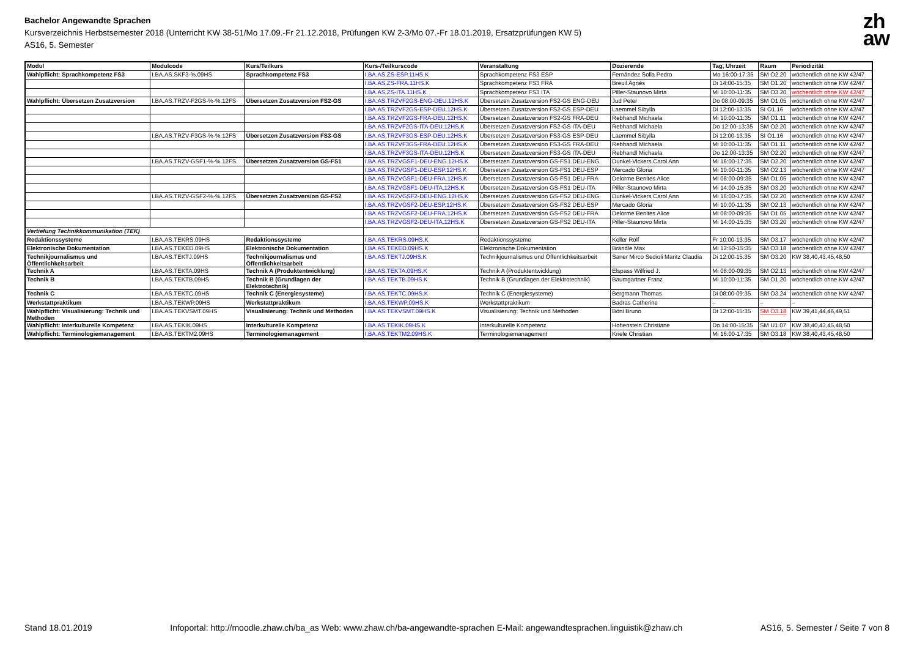Bachelor Angewandte Sprachen
Kursverzeichnis Herbstsemester 2018 (Unterricht KW 38-51/Mo 17.09.-Fr 21.12.2018, Prüfungen KW 2-3/Mo 07.-Fr 18.01.2019, Ersatzprüfungen KW 5)
AS16, 5. Semester
zh
aw
| Modul | Modulcode | Kurs/Teilkurs | Kurs-/Teilkurscode | Veranstaltung | Dozierende | Tag, Uhrzeit | Raum | Periodizität |
| --- | --- | --- | --- | --- | --- | --- | --- | --- |
| Wahlpflicht: Sprachkompetenz FS3 | I.BA.AS.SKF3-%.09HS | Sprachkompetenz FS3 | I.BA.AS.ZS-ESP.11HS.K | Sprachkompetenz FS3 ESP | Fernández Solla Pedro | Mo 16:00-17:35 | SM O2.20 | wöchentlich ohne KW 42/47 |
| | | | I.BA.AS.ZS-FRA.11HS.K | Sprachkompetenz FS3 FRA | Breuil Agnès | Di 14:00-15:35 | SM O1.20 | wöchentlich ohne KW 42/47 |
| | | | I.BA.AS.ZS-ITA.11HS.K | Sprachkompetenz FS3 ITA | Piller-Staunovo Mirta | Mi 10:00-11:35 | SM O3.20 | wöchentlich ohne KW 42/47 |
| Wahlpflicht: Übersetzen Zusatzversion | I.BA.AS.TRZV-F2GS-%-%.12FS | Übersetzen Zusatzversion FS2-GS | I.BA.AS.TRZVF2GS-ENG-DEU.12HS.K | Übersetzen Zusatzversion FS2-GS ENG-DEU | Jud Peter | Do 08:00-09:35 | SM O1.05 | wöchentlich ohne KW 42/47 |
| | | | I.BA.AS.TRZVF2GS-ESP-DEU.12HS.K | Übersetzen Zusatzversion FS2-GS ESP-DEU | Laemmel Sibylla | Di 12:00-13:35 | SI O1.16 | wöchentlich ohne KW 42/47 |
| | | | I.BA.AS.TRZVF2GS-FRA-DEU.12HS.K | Übersetzen Zusatzversion FS2-GS FRA-DEU | Rebhandl Michaela | Mi 10:00-11:35 | SM O1.11 | wöchentlich ohne KW 42/47 |
| | | | I.BA.AS.TRZVF2GS-ITA-DEU.12HS.K | Übersetzen Zusatzversion FS2-GS ITA-DEU | Rebhandl Michaela | Do 12:00-13:35 | SM O2.20 | wöchentlich ohne KW 42/47 |
| | I.BA.AS.TRZV-F3GS-%-%.12FS | Übersetzen Zusatzversion FS3-GS | I.BA.AS.TRZVF3GS-ESP-DEU.12HS.K | Übersetzen Zusatzversion FS3-GS ESP-DEU | Laemmel Sibylla | Di 12:00-13:35 | SI O1.16 | wöchentlich ohne KW 42/47 |
| | | | I.BA.AS.TRZVF3GS-FRA-DEU.12HS.K | Übersetzen Zusatzversion FS3-GS FRA-DEU | Rebhandl Michaela | Mi 10:00-11:35 | SM O1.11 | wöchentlich ohne KW 42/47 |
| | | | I.BA.AS.TRZVF3GS-ITA-DEU.12HS.K | Übersetzen Zusatzversion FS3-GS ITA-DEU | Rebhandl Michaela | Do 12:00-13:35 | SM O2.20 | wöchentlich ohne KW 42/47 |
| | I.BA.AS.TRZV-GSF1-%-%.12FS | Übersetzen Zusatzversion GS-FS1 | I.BA.AS.TRZVGSF1-DEU-ENG.12HS.K | Übersetzen Zusatzversion GS-FS1 DEU-ENG | Dunkel-Vickers Carol Ann | Mi 16:00-17:35 | SM O2.20 | wöchentlich ohne KW 42/47 |
| | | | I.BA.AS.TRZVGSF1-DEU-ESP.12HS.K | Übersetzen Zusatzversion GS-FS1 DEU-ESP | Mercado Gloria | Mi 10:00-11:35 | SM O2.13 | wöchentlich ohne KW 42/47 |
| | | | I.BA.AS.TRZVGSF1-DEU-FRA.12HS.K | Übersetzen Zusatzversion GS-FS1 DEU-FRA | Delorme Benites Alice | Mi 08:00-09:35 | SM O1.05 | wöchentlich ohne KW 42/47 |
| | | | I.BA.AS.TRZVGSF1-DEU-ITA.12HS.K | Übersetzen Zusatzversion GS-FS1 DEU-ITA | Piller-Staunovo Mirta | Mi 14:00-15:35 | SM O3.20 | wöchentlich ohne KW 42/47 |
| | I.BA.AS.TRZV-GSF2-%-%.12FS | Übersetzen Zusatzversion GS-FS2 | I.BA.AS.TRZVGSF2-DEU-ENG.12HS.K | Übersetzen Zusatzversion GS-FS2 DEU-ENG | Dunkel-Vickers Carol Ann | Mi 16:00-17:35 | SM O2.20 | wöchentlich ohne KW 42/47 |
| | | | I.BA.AS.TRZVGSF2-DEU-ESP.12HS.K | Übersetzen Zusatzversion GS-FS2 DEU-ESP | Mercado Gloria | Mi 10:00-11:35 | SM O2.13 | wöchentlich ohne KW 42/47 |
| | | | I.BA.AS.TRZVGSF2-DEU-FRA.12HS.K | Übersetzen Zusatzversion GS-FS2 DEU-FRA | Delorme Benites Alice | Mi 08:00-09:35 | SM O1.05 | wöchentlich ohne KW 42/47 |
| | | | I.BA.AS.TRZVGSF2-DEU-ITA.12HS.K | Übersetzen Zusatzversion GS-FS2 DEU-ITA | Piller-Staunovo Mirta | Mi 14:00-15:35 | SM O3.20 | wöchentlich ohne KW 42/47 |
| Vertiefung Technikkommunikation (TEK) | | | | | | | | |
| Redaktionssysteme | I.BA.AS.TEKRS.09HS | Redaktionssysteme | I.BA.AS.TEKRS.09HS.K | Redaktionssysteme | Keller Rolf | Fr 10:00-13:35 | SM O3.17 | wöchentlich ohne KW 42/47 |
| Elektronische Dokumentation | I.BA.AS.TEKED.09HS | Elektronische Dokumentation | I.BA.AS.TEKED.09HS.K | Elektronische Dokumentation | Brändle Max | Mi 12:50-15:35 | SM O3.18 | wöchentlich ohne KW 42/47 |
| Technikjournalismus und Öffentlichkeitsarbeit | I.BA.AS.TEKTJ.09HS | Technikjournalismus und Öffentlichkeitsarbeit | I.BA.AS.TEKTJ.09HS.K | Technikjournalismus und Öffentlichkeitsarbeit | Saner Mirco Sedioli Maritz Claudia | Di 12:00-15:35 | SM O3.20 | KW 38,40,43,45,48,50 |
| Technik A | I.BA.AS.TEKTA.09HS | Technik A (Produktentwicklung) | I.BA.AS.TEKTA.09HS.K | Technik A (Produktentwicklung) | Elspass Wilfried J. | Mi 08:00-09:35 | SM O2.13 | wöchentlich ohne KW 42/47 |
| Technik B | I.BA.AS.TEKTB.09HS | Technik B (Grundlagen der Elektrotechnik) | I.BA.AS.TEKTB.09HS.K | Technik B (Grundlagen der Elektrotechnik) | Baumgartner Franz | Mi 10:00-11:35 | SM O1.20 | wöchentlich ohne KW 42/47 |
| Technik C | I.BA.AS.TEKTC.09HS | Technik C (Energiesysteme) | I.BA.AS.TEKTC.09HS.K | Technik C (Energiesysteme) | Bergmann Thomas | Di 08:00-09:35 | SM O3.24 | wöchentlich ohne KW 42/47 |
| Werkstattpraktikum | I.BA.AS.TEKWP.09HS | Werkstattpraktikum | I.BA.AS.TEKWP.09HS.K | Werkstattpraktikum | Badras Catherine | – | – | – |
| Wahlpflicht: Visualisierung: Technik und Methoden | I.BA.AS.TEKVSMT.09HS | Visualisierung: Technik und Methoden | I.BA.AS.TEKVSMT.09HS.K | Visualisierung: Technik und Methoden | Böni Bruno | Di 12:00-15:35 | SM O3.18 | KW 39,41,44,46,49,51 |
| Wahlpflicht: Interkulturelle Kompetenz | I.BA.AS.TEKIK.09HS | Interkulturelle Kompetenz | I.BA.AS.TEKIK.09HS.K | Interkulturelle Kompetenz | Hohenstein Christiane | Do 14:00-15:35 | SM U1.07 | KW 38,40,43,45,48,50 |
| Wahlpflicht: Terminologiemanagement | I.BA.AS.TEKTM2.09HS | Terminologiemanagement | I.BA.AS.TEKTM2.09HS.K | Terminologiemanagement | Kriele Christian | Mi 16:00-17:35 | SM O3.18 | KW 38,40,43,45,48,50 |
Stand 18.01.2019 Infoportal: http://moodle.zhaw.ch/ba_as Web: www.zhaw.ch/ba-angewandte-sprachen E-Mail: angewandtesprachen.linguistik@zhaw.ch AS16, 5. Semester / Seite 7 von 8